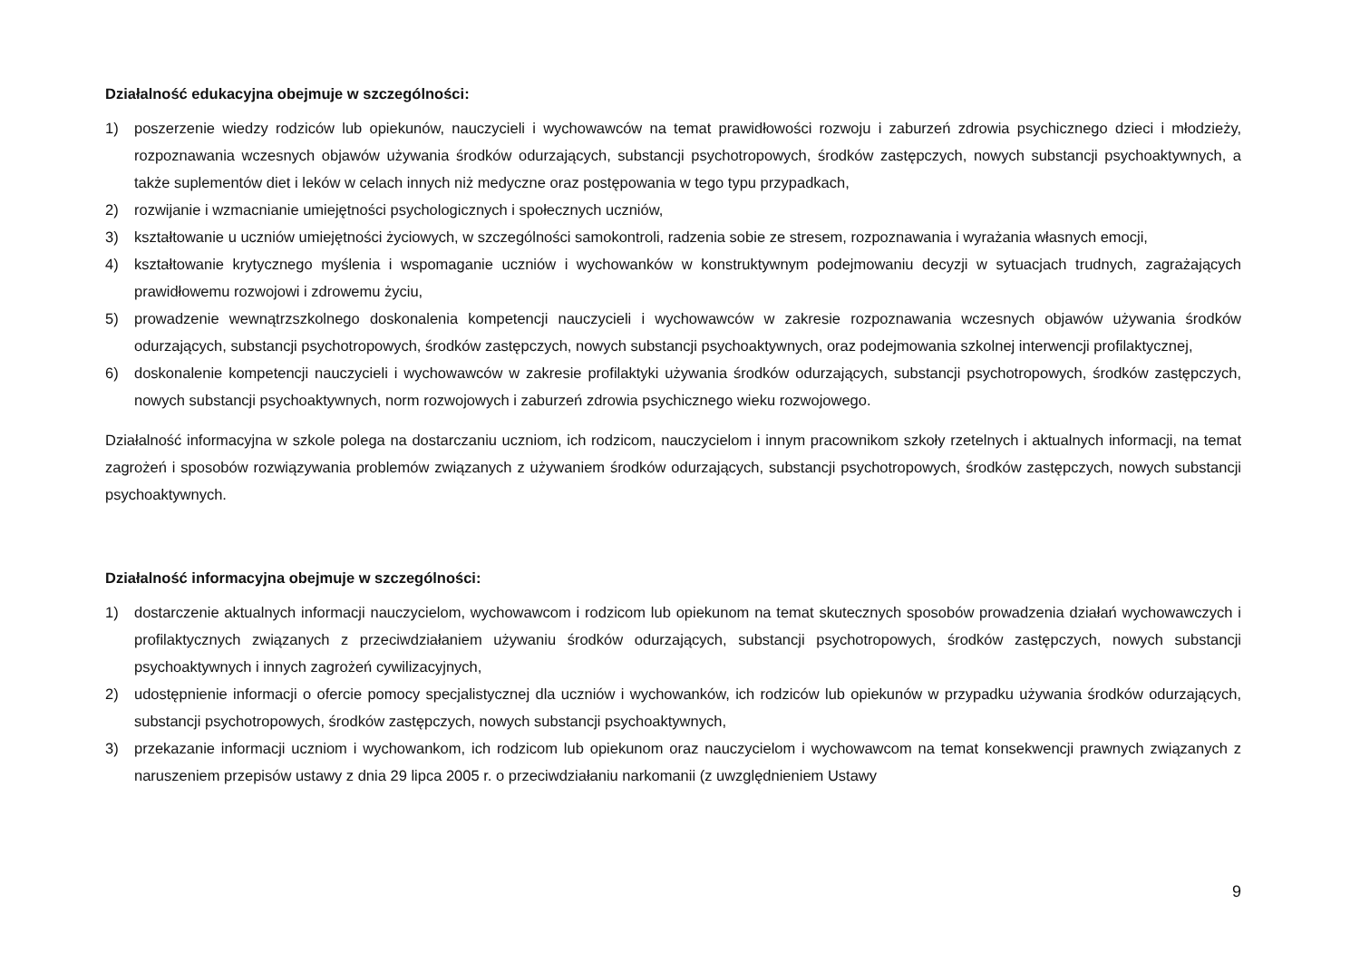Działalność edukacyjna obejmuje w szczególności:
1) poszerzenie wiedzy rodziców lub opiekunów, nauczycieli i wychowawców na temat prawidłowości rozwoju i zaburzeń zdrowia psychicznego dzieci i młodzieży, rozpoznawania wczesnych objawów używania środków odurzających, substancji psychotropowych, środków zastępczych, nowych substancji psychoaktywnych, a także suplementów diet i leków w celach innych niż medyczne oraz postępowania w tego typu przypadkach,
2) rozwijanie i wzmacnianie umiejętności psychologicznych i społecznych uczniów,
3) kształtowanie u uczniów umiejętności życiowych, w szczególności samokontroli, radzenia sobie ze stresem, rozpoznawania i wyrażania własnych emocji,
4) kształtowanie krytycznego myślenia i wspomaganie uczniów i wychowanków w konstruktywnym podejmowaniu decyzji w sytuacjach trudnych, zagrażających prawidłowemu rozwojowi i zdrowemu życiu,
5) prowadzenie wewnątrzszkolnego doskonalenia kompetencji nauczycieli i wychowawców w zakresie rozpoznawania wczesnych objawów używania środków odurzających, substancji psychotropowych, środków zastępczych, nowych substancji psychoaktywnych, oraz podejmowania szkolnej interwencji profilaktycznej,
6) doskonalenie kompetencji nauczycieli i wychowawców w zakresie profilaktyki używania środków odurzających, substancji psychotropowych, środków zastępczych, nowych substancji psychoaktywnych, norm rozwojowych i zaburzeń zdrowia psychicznego wieku rozwojowego.
Działalność informacyjna w szkole polega na dostarczaniu uczniom, ich rodzicom, nauczycielom i innym pracownikom szkoły rzetelnych i aktualnych informacji, na temat zagrożeń i sposobów rozwiązywania problemów związanych z używaniem środków odurzających, substancji psychotropowych, środków zastępczych, nowych substancji psychoaktywnych.
Działalność informacyjna obejmuje w szczególności:
1) dostarczenie aktualnych informacji nauczycielom, wychowawcom i rodzicom lub opiekunom na temat skutecznych sposobów prowadzenia działań wychowawczych i profilaktycznych związanych z przeciwdziałaniem używaniu środków odurzających, substancji psychotropowych, środków zastępczych, nowych substancji psychoaktywnych i innych zagrożeń cywilizacyjnych,
2) udostępnienie informacji o ofercie pomocy specjalistycznej dla uczniów i wychowanków, ich rodziców lub opiekunów w przypadku używania środków odurzających, substancji psychotropowych, środków zastępczych, nowych substancji psychoaktywnych,
3) przekazanie informacji uczniom i wychowankom, ich rodzicom lub opiekunom oraz nauczycielom i wychowawcom na temat konsekwencji prawnych związanych z naruszeniem przepisów ustawy z dnia 29 lipca 2005 r. o przeciwdziałaniu narkomanii (z uwzględnieniem Ustawy
9